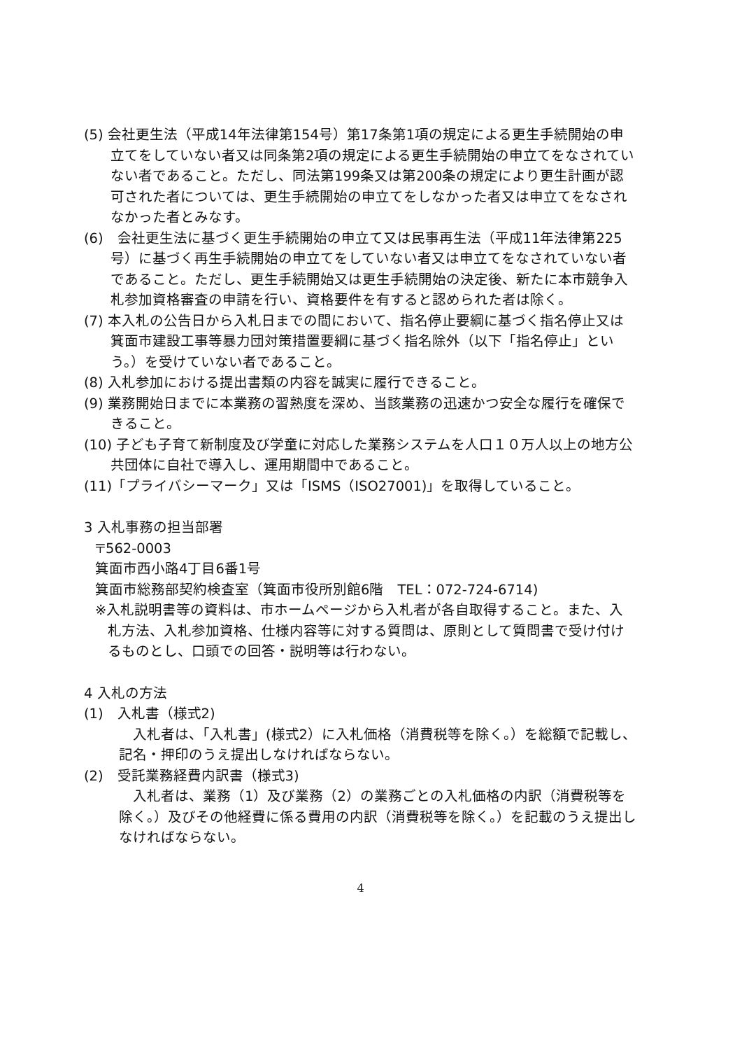(5) 会社更生法（平成14年法律第154号）第17条第1項の規定による更生手続開始の申立てをしていない者又は同条第2項の規定による更生手続開始の申立てをなされていない者であること。ただし、同法第199条又は第200条の規定により更生計画が認可された者については、更生手続開始の申立てをしなかった者又は申立てをなされなかった者とみなす。
(6)　会社更生法に基づく更生手続開始の申立て又は民事再生法（平成11年法律第225号）に基づく再生手続開始の申立てをしていない者又は申立てをなされていない者であること。ただし、更生手続開始又は更生手続開始の決定後、新たに本市競争入札参加資格審査の申請を行い、資格要件を有すると認められた者は除く。
(7) 本入札の公告日から入札日までの間において、指名停止要綱に基づく指名停止又は箕面市建設工事等暴力団対策措置要綱に基づく指名除外（以下「指名停止」という。）を受けていない者であること。
(8) 入札参加における提出書類の内容を誠実に履行できること。
(9) 業務開始日までに本業務の習熟度を深め、当該業務の迅速かつ安全な履行を確保できること。
(10) 子ども子育て新制度及び学童に対応した業務システムを人口１０万人以上の地方公共団体に自社で導入し、運用期間中であること。
(11)「プライバシーマーク」又は「ISMS（ISO27001)」を取得していること。
3 入札事務の担当部署
〒562-0003
箕面市西小路4丁目6番1号
箕面市総務部契約検査室（箕面市役所別館6階　TEL：072-724-6714)
※入札説明書等の資料は、市ホームページから入札者が各自取得すること。また、入札方法、入札参加資格、仕様内容等に対する質問は、原則として質問書で受け付けるものとし、口頭での回答・説明等は行わない。
4 入札の方法
(1)　入札書（様式2)
入札者は、「入札書」(様式2）に入札価格（消費税等を除く。）を総額で記載し、記名・押印のうえ提出しなければならない。
(2)　受託業務経費内訳書（様式3)
入札者は、業務（1）及び業務（2）の業務ごとの入札価格の内訳（消費税等を除く。）及びその他経費に係る費用の内訳（消費税等を除く。）を記載のうえ提出しなければならない。
4